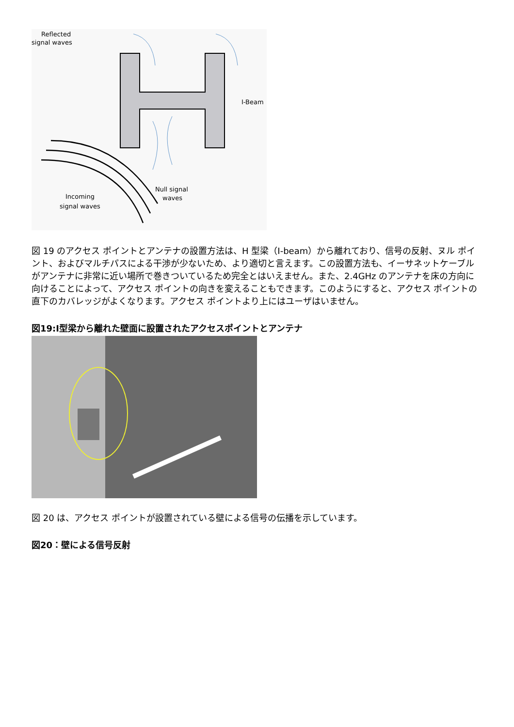Reflected
signal waves
I-Beam
Null signal
waves
Incoming
signal waves
図 19 のアクセス ポイントとアンテナの設置方法は、H 型梁（I-beam）から離れており、信号の反射、ヌル ポイント、およびマルチパスによる干渉が少ないため、より適切と言えます。この設置方法も、イーサネットケーブルがアンテナに非常に近い場所で巻きついているため完全とはいえません。また、2.4GHz のアンテナを床の方向に向けることによって、アクセス ポイントの向きを変えることもできます。このようにすると、アクセス ポイントの直下のカバレッジがよくなります。アクセス ポイントより上にはユーザはいません。
図19:I型梁から離れた壁面に設置されたアクセスポイントとアンテナ
図 20 は、アクセス ポイントが設置されている壁による信号の伝播を示しています。
図20：壁による信号反射